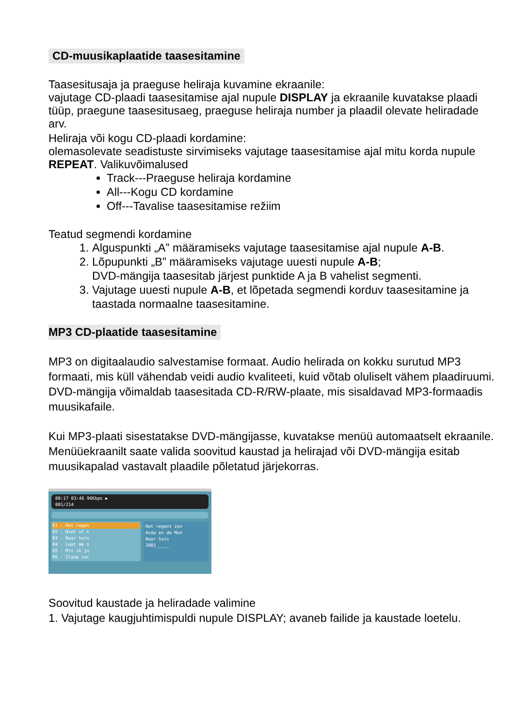CD-muusikaplaatide taasesitamine
Taasesitusaja ja praeguse heliraja kuvamine ekraanile:
vajutage CD-plaadi taasesitamise ajal nupule DISPLAY ja ekraanile kuvatakse plaadi tüüp, praegune taasesitusaeg, praeguse heliraja number ja plaadil olevate heliradade arv.
Heliraja või kogu CD-plaadi kordamine:
olemasolevate seadistuste sirvimiseks vajutage taasesitamise ajal mitu korda nupule REPEAT. Valikuvõimalused
Track---Praeguse heliraja kordamine
All---Kogu CD kordamine
Off---Tavalise taasesitamise režiim
Teatud segmendi kordamine
1. Alguspunkti „A” määramiseks vajutage taasesitamise ajal nupule A-B.
2. Lõpupunkti „B” määramiseks vajutage uuesti nupule A-B;
DVD-mängija taasesitab järjest punktide A ja B vahelist segmenti.
3. Vajutage uuesti nupule A-B, et lõpetada segmendi korduv taasesitamine ja taastada normaalne taasesitamine.
MP3 CD-plaatide taasesitamine
MP3 on digitaalaudio salvestamise formaat. Audio helirada on kokku surutud MP3 formaati, mis küll vähendab veidi audio kvaliteeti, kuid võtab oluliselt vähem plaadiruumi. DVD-mängija võimaldab taasesitada CD-R/RW-plaate, mis sisaldavad MP3-formaadis muusikafaile.
Kui MP3-plaati sisestatakse DVD-mängijasse, kuvatakse menüü automaatselt ekraanile. Menüüekraanilt saate valida soovitud kaustad ja helirajad või DVD-mängija esitab muusikapalad vastavalt plaadile põletatud järjekorras.
00:17 03:46 96Kbps ▶
001/214
01 - Het regen
02 - Niet of n
03 - Naar huis
04 - Laat me s
05 - Mis ik jo
06 - Slaap zac
Het regent zon
Acda en de Mun
Naar huis
2001_____
Soovitud kaustade ja heliradade valimine
1. Vajutage kaugjuhtimispuldi nupule DISPLAY; avaneb failide ja kaustade loetelu.